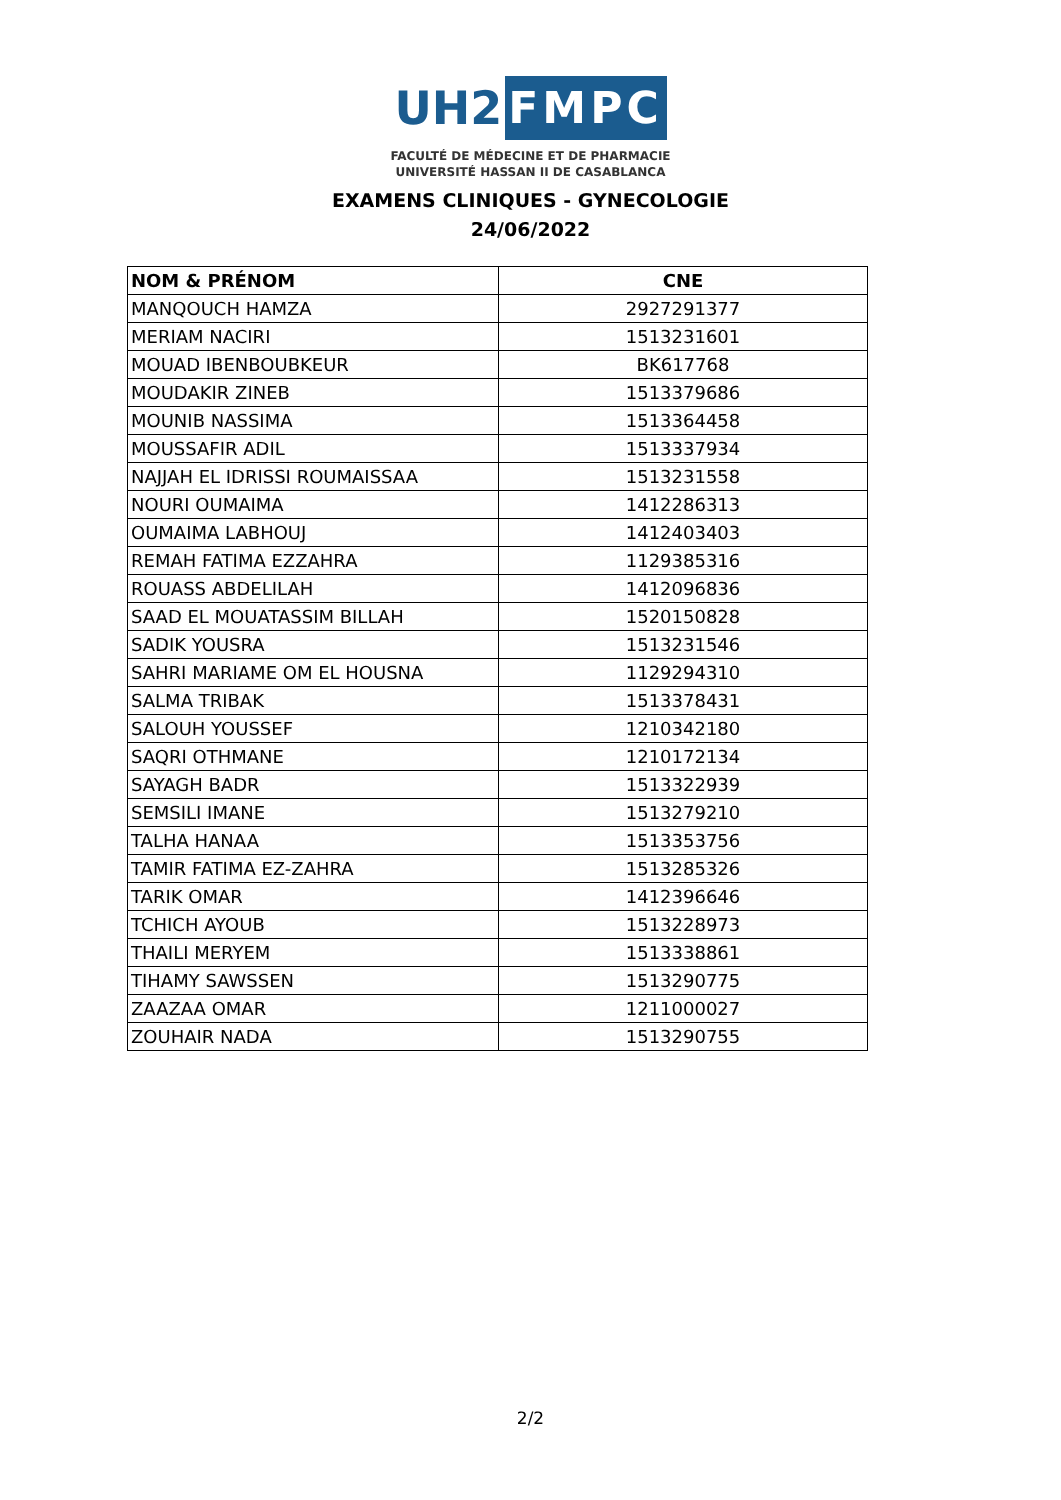UH2
FMPC
FACULTÉ DE MÉDECINE ET DE PHARMACIE
UNIVERSITÉ HASSAN II DE CASABLANCA
EXAMENS CLINIQUES - GYNECOLOGIE
24/06/2022
| NOM & PRÉNOM | CNE |
| --- | --- |
| MANQOUCH HAMZA | 2927291377 |
| MERIAM NACIRI | 1513231601 |
| MOUAD IBENBOUBKEUR | BK617768 |
| MOUDAKIR ZINEB | 1513379686 |
| MOUNIB NASSIMA | 1513364458 |
| MOUSSAFIR ADIL | 1513337934 |
| NAJJAH EL IDRISSI ROUMAISSAA | 1513231558 |
| NOURI OUMAIMA | 1412286313 |
| OUMAIMA LABHOUJ | 1412403403 |
| REMAH FATIMA EZZAHRA | 1129385316 |
| ROUASS ABDELILAH | 1412096836 |
| SAAD EL MOUATASSIM BILLAH | 1520150828 |
| SADIK YOUSRA | 1513231546 |
| SAHRI MARIAME OM EL HOUSNA | 1129294310 |
| SALMA TRIBAK | 1513378431 |
| SALOUH YOUSSEF | 1210342180 |
| SAQRI OTHMANE | 1210172134 |
| SAYAGH BADR | 1513322939 |
| SEMSILI IMANE | 1513279210 |
| TALHA HANAA | 1513353756 |
| TAMIR FATIMA EZ-ZAHRA | 1513285326 |
| TARIK OMAR | 1412396646 |
| TCHICH AYOUB | 1513228973 |
| THAILI MERYEM | 1513338861 |
| TIHAMY SAWSSEN | 1513290775 |
| ZAAZAA OMAR | 1211000027 |
| ZOUHAIR NADA | 1513290755 |
2/2